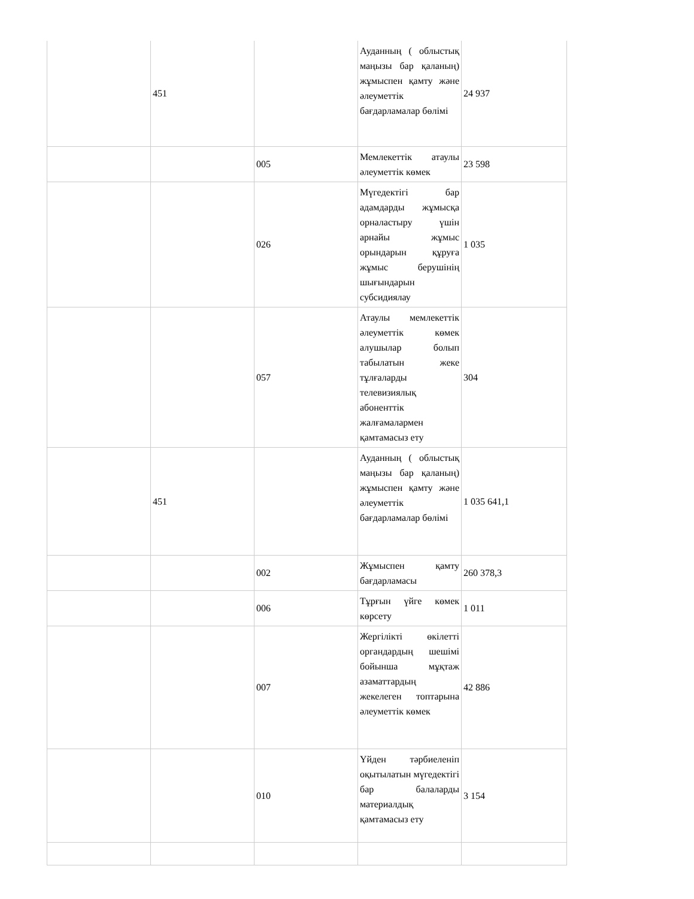| | 451 | | Ауданның ( облыстық маңызы бар қаланың) жұмыспен қамту және әлеуметтік бағдарламалар бөлімі | 24 937 |
| | | 005 | Мемлекеттік атаулы әлеуметтік көмек | 23 598 |
| | | 026 | Мүгедектігі бар адамдарды жұмысқа орналастыру үшін арнайы жұмыс орындарын құруға жұмыс берушінің шығындарын субсидиялау | 1 035 |
| | | 057 | Атаулы мемлекеттік әлеуметтік көмек алушылар болып табылатын жеке тұлғаларды телевизиялық абоненттік жалғамалармен қамтамасыз ету | 304 |
| | 451 | | Ауданның ( облыстық маңызы бар қаланың) жұмыспен қамту және әлеуметтік бағдарламалар бөлімі | 1 035 641,1 |
| | | 002 | Жұмыспен қамту бағдарламасы | 260 378,3 |
| | | 006 | Тұрғын үйге көмек көрсету | 1 011 |
| | | 007 | Жергілікті өкілетті органдардың шешімі бойынша мұқтаж азаматтардың жекелеген топтарына әлеуметтік көмек | 42 886 |
| | | 010 | Үйден тәрбиеленіп оқытылатын мүгедектігі бар балаларды материалдық қамтамасыз ету | 3 154 |